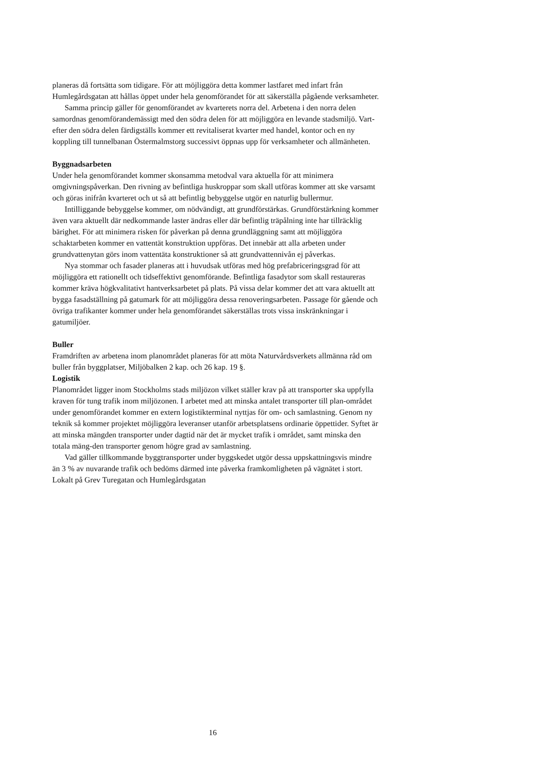planeras då fortsätta som tidigare. För att möjliggöra detta kommer lastfaret med infart från Humlegårdsgatan att hållas öppet under hela genomförandet för att säkerställa pågående verksamheter.
Samma princip gäller för genomförandet av kvarterets norra del. Arbetena i den norra delen samordnas genomförandemässigt med den södra delen för att möjliggöra en levande stadsmiljö. Vart-efter den södra delen färdigställs kommer ett revitaliserat kvarter med handel, kontor och en ny koppling till tunnelbanan Östermalmstorg successivt öppnas upp för verksamheter och allmänheten.
Byggnadsarbeten
Under hela genomförandet kommer skonsamma metodval vara aktuella för att minimera omgivningspåverkan. Den rivning av befintliga huskroppar som skall utföras kommer att ske varsamt och göras inifrån kvarteret och ut så att befintlig bebyggelse utgör en naturlig bullermur.
Intilliggande bebyggelse kommer, om nödvändigt, att grundförstärkas. Grundförstärkning kommer även vara aktuellt där nedkommande laster ändras eller där befintlig träpålning inte har tillräcklig bärighet. För att minimera risken för påverkan på denna grundläggning samt att möjliggöra schaktarbeten kommer en vattentät konstruktion uppföras. Det innebär att alla arbeten under grundvattenytan görs inom vattentäta konstruktioner så att grundvattennivån ej påverkas.
Nya stommar och fasader planeras att i huvudsak utföras med hög prefabriceringsgrad för att möjliggöra ett rationellt och tidseffektivt genomförande. Befintliga fasadytor som skall restaureras kommer kräva högkvalitativt hantverksarbetet på plats. På vissa delar kommer det att vara aktuellt att bygga fasadställning på gatumark för att möjliggöra dessa renoveringsarbeten. Passage för gående och övriga trafikanter kommer under hela genomförandet säkerställas trots vissa inskränkningar i gatumiljöer.
Buller
Framdriften av arbetena inom planområdet planeras för att möta Naturvårdsverkets allmänna råd om buller från byggplatser, Miljöbalken 2 kap. och 26 kap. 19 §.
Logistik
Planområdet ligger inom Stockholms stads miljözon vilket ställer krav på att transporter ska uppfylla kraven för tung trafik inom miljözonen. I arbetet med att minska antalet transporter till plan-området under genomförandet kommer en extern logistikterminal nyttjas för om- och samlastning. Genom ny teknik så kommer projektet möjliggöra leveranser utanför arbetsplatsens ordinarie öppettider. Syftet är att minska mängden transporter under dagtid när det är mycket trafik i området, samt minska den totala mäng-den transporter genom högre grad av samlastning.
Vad gäller tillkommande byggtransporter under byggskedet utgör dessa uppskattningsvis mindre än 3 % av nuvarande trafik och bedöms därmed inte påverka framkomligheten på vägnätet i stort. Lokalt på Grev Turegatan och Humlegårdsgatan
16